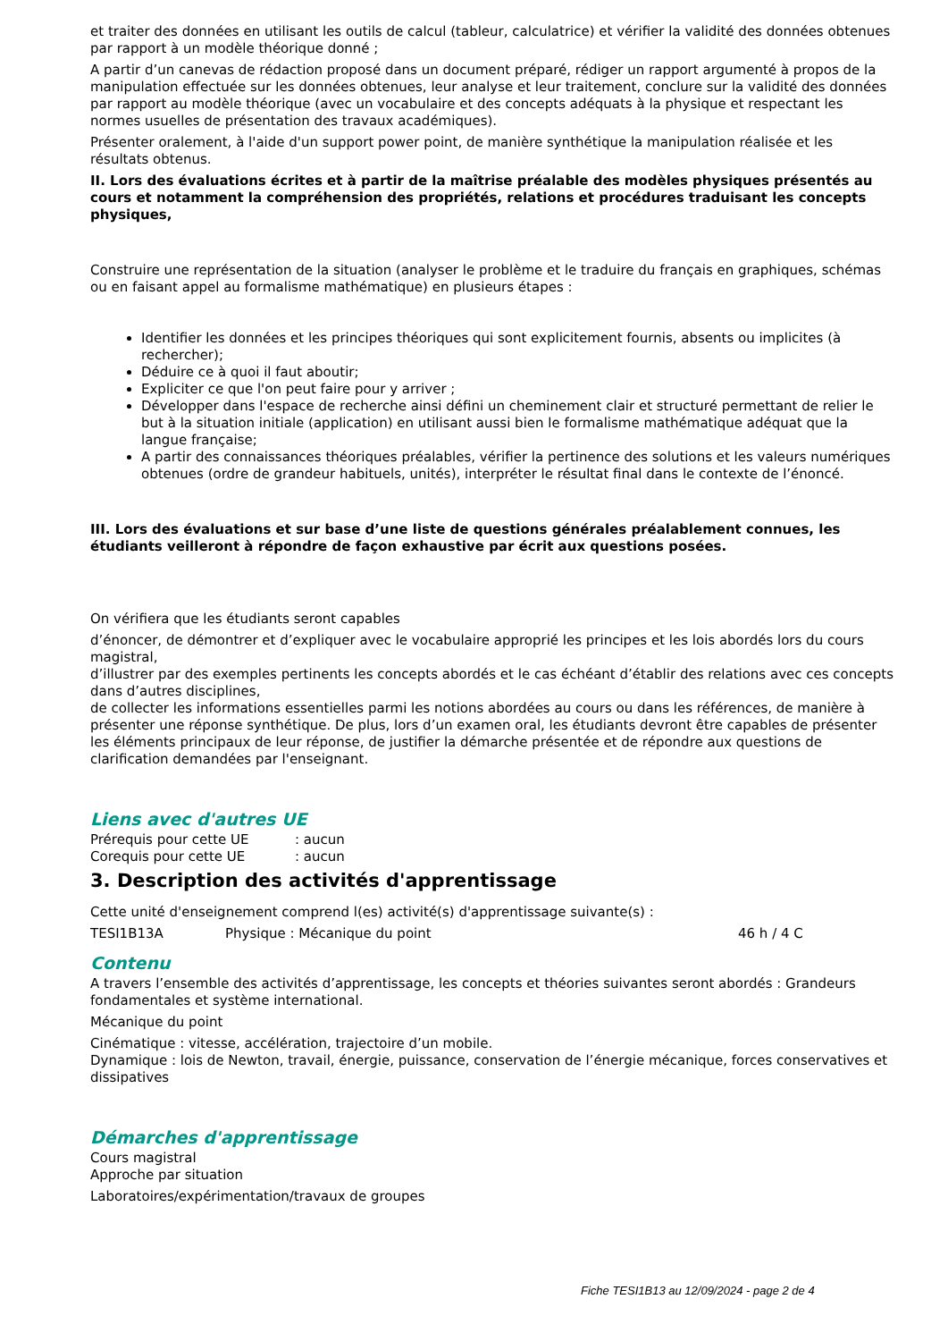et traiter des données en utilisant les outils de calcul (tableur, calculatrice) et vérifier la validité des données obtenues par rapport à un modèle théorique donné ;
A partir d’un canevas de rédaction proposé dans un document préparé, rédiger un rapport argumenté à propos de la manipulation effectuée sur les données obtenues, leur analyse et leur traitement, conclure sur la validité des données par rapport au modèle théorique (avec un vocabulaire et des concepts adéquats à la physique et respectant les normes usuelles de présentation des travaux académiques).
Présenter oralement, à l'aide d'un support power point, de manière synthétique la manipulation réalisée et les résultats obtenus.
II. Lors des évaluations écrites et à partir de la maîtrise préalable des modèles physiques présentés au cours et notamment la compréhension des propriétés, relations et procédures traduisant les concepts physiques,
Construire une représentation de la situation (analyser le problème et le traduire du français en graphiques, schémas ou en faisant appel au formalisme mathématique) en plusieurs étapes :
Identifier les données et les principes théoriques qui sont explicitement fournis, absents ou implicites (à rechercher);
Déduire ce à quoi il faut aboutir;
Expliciter ce que l'on peut faire pour y arriver ;
Développer dans l'espace de recherche ainsi défini un cheminement clair et structuré permettant de relier le but à la situation initiale (application) en utilisant aussi bien le formalisme mathématique adéquat que la langue française;
A partir des connaissances théoriques préalables, vérifier la pertinence des solutions et les valeurs numériques obtenues (ordre de grandeur habituels, unités), interpréter le résultat final dans le contexte de l’énoncé.
III. Lors des évaluations et sur base d’une liste de questions générales préalablement connues, les étudiants veilleront à répondre de façon exhaustive par écrit aux questions posées.
On vérifiera que les étudiants seront capables
d’énoncer, de démontrer et d’expliquer avec le vocabulaire approprié les principes et les lois abordés lors du cours magistral,
d’illustrer par des exemples pertinents les concepts abordés et le cas échéant d’établir des relations avec ces concepts dans d’autres disciplines,
de collecter les informations essentielles parmi les notions abordées au cours ou dans les références, de manière à présenter une réponse synthétique. De plus, lors d’un examen oral, les étudiants devront être capables de présenter les éléments principaux de leur réponse, de justifier la démarche présentée et de répondre aux questions de clarification demandées par l'enseignant.
Liens avec d'autres UE
Prérequis pour cette UE: aucun
Corequis pour cette UE: aucun
3. Description des activités d'apprentissage
Cette unité d'enseignement comprend l(es) activité(s) d'apprentissage suivante(s) :
TESI1B13A Physique : Mécanique du point 46 h / 4 C
Contenu
A travers l’ensemble des activités d’apprentissage, les concepts et théories suivantes seront abordés : Grandeurs fondamentales et système international.
Mécanique du point
Cinématique : vitesse, accélération, trajectoire d’un mobile.
Dynamique : lois de Newton, travail, énergie, puissance, conservation de l’énergie mécanique, forces conservatives et dissipatives
Démarches d'apprentissage
Cours magistral
Approche par situation
Laboratoires/expérimentation/travaux de groupes
Fiche TESI1B13 au 12/09/2024 - page 2 de 4